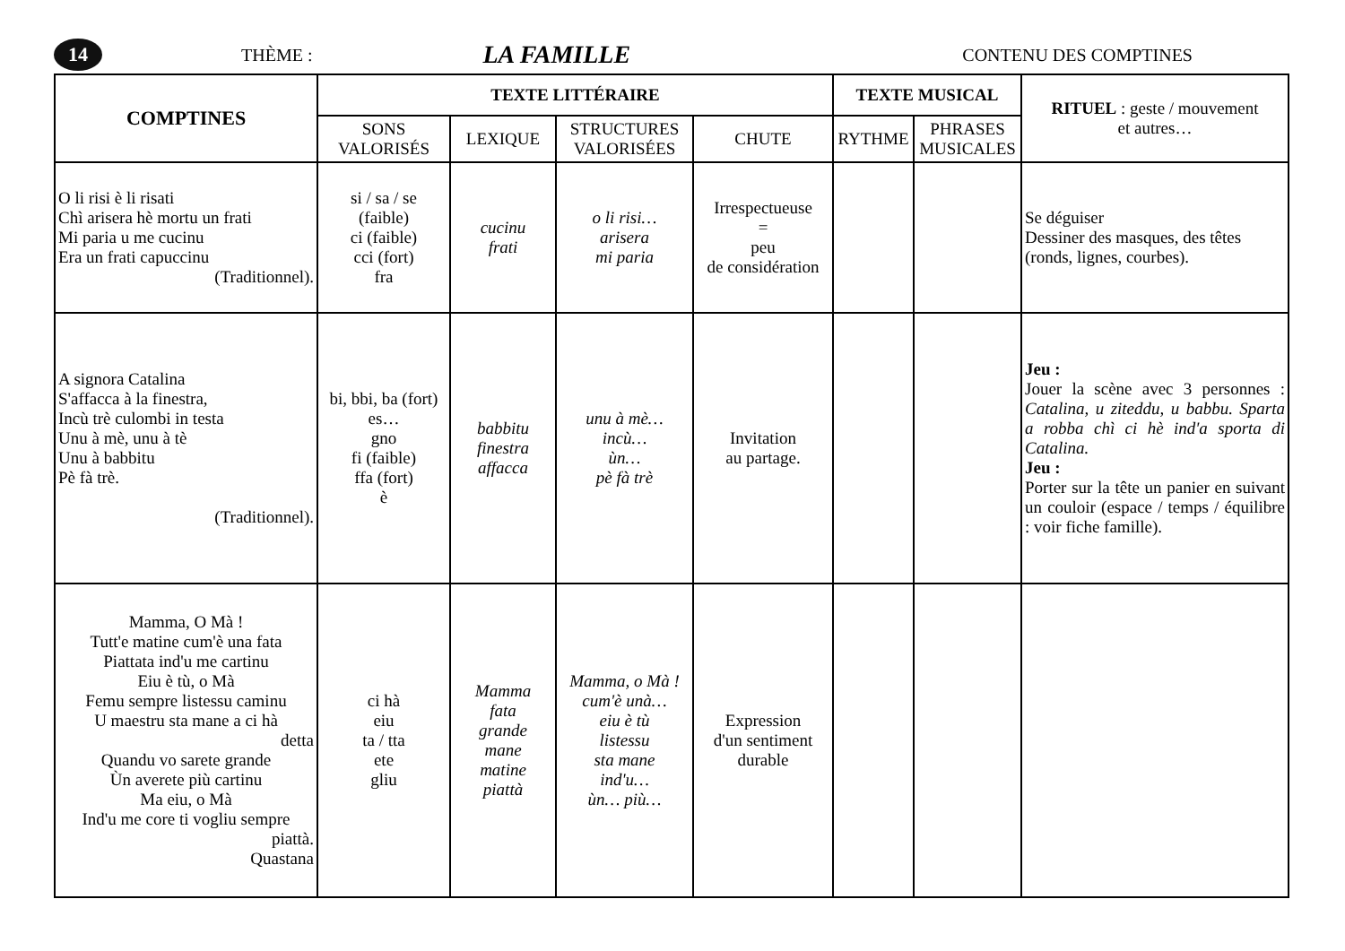14
THÈME :
LA FAMILLE
CONTENU DES COMPTINES
| COMPTINES | TEXTE LITTÉRAIRE | | | | TEXTE MUSICAL | | RITUEL : geste / mouvement et autres… |
| --- | --- | --- | --- | --- | --- | --- | --- |
| | SONS VALORISÉS | LEXIQUE | STRUCTURES VALORISÉES | CHUTE | RYTHME | PHRASES MUSICALES | |
| O li risi è li risati Chì arisera hè mortu un frati Mi paria u me cucinu Era un frati capuccinu (Traditionnel). | si / sa / se (faible) ci (faible) cci (fort) fra | cucinu frati | o li risi… arisera mi paria | Irrespectueuse = peu de considération | | | Se déguiser Dessiner des masques, des têtes (ronds, lignes, courbes). |
| A signora Catalina S'affacca à la finestra, Incù trè culombi in testa Unu à mè, unu à tè Unu à babbitu Pè fà trè. (Traditionnel). | bi, bbi, ba (fort) es… gno fi (faible) ffa (fort) è | babbitu finestra affacca | unu à mè… incù… ùn… pè fà trè | Invitation au partage. | | | Jeu : Jouer la scène avec 3 personnes : Catalina, u ziteddu, u babbu. Sparta a robba chì ci hè ind'a sporta di Catalina. Jeu : Porter sur la tête un panier en suivant un couloir (espace / temps / équilibre : voir fiche famille). |
| Mamma, O Mà ! Tutt'e matine cum'è una fata Piattata ind'u me cartinu Eiu è tù, o Mà Femu sempre listessu caminu U maestru sta mane a ci hà detta Quandu vo sarete grande Ùn averete più cartinu Ma eiu, o Mà Ind'u me core ti vogliu sempre piattà. Quastana | ci hà eiu ta / tta ete gliu | Mamma fata grande mane matine piattà | Mamma, o Mà ! cum'è unà… eiu è tù listessu sta mane ind'u… ùn… più… | Expression d'un sentiment durable | | | |